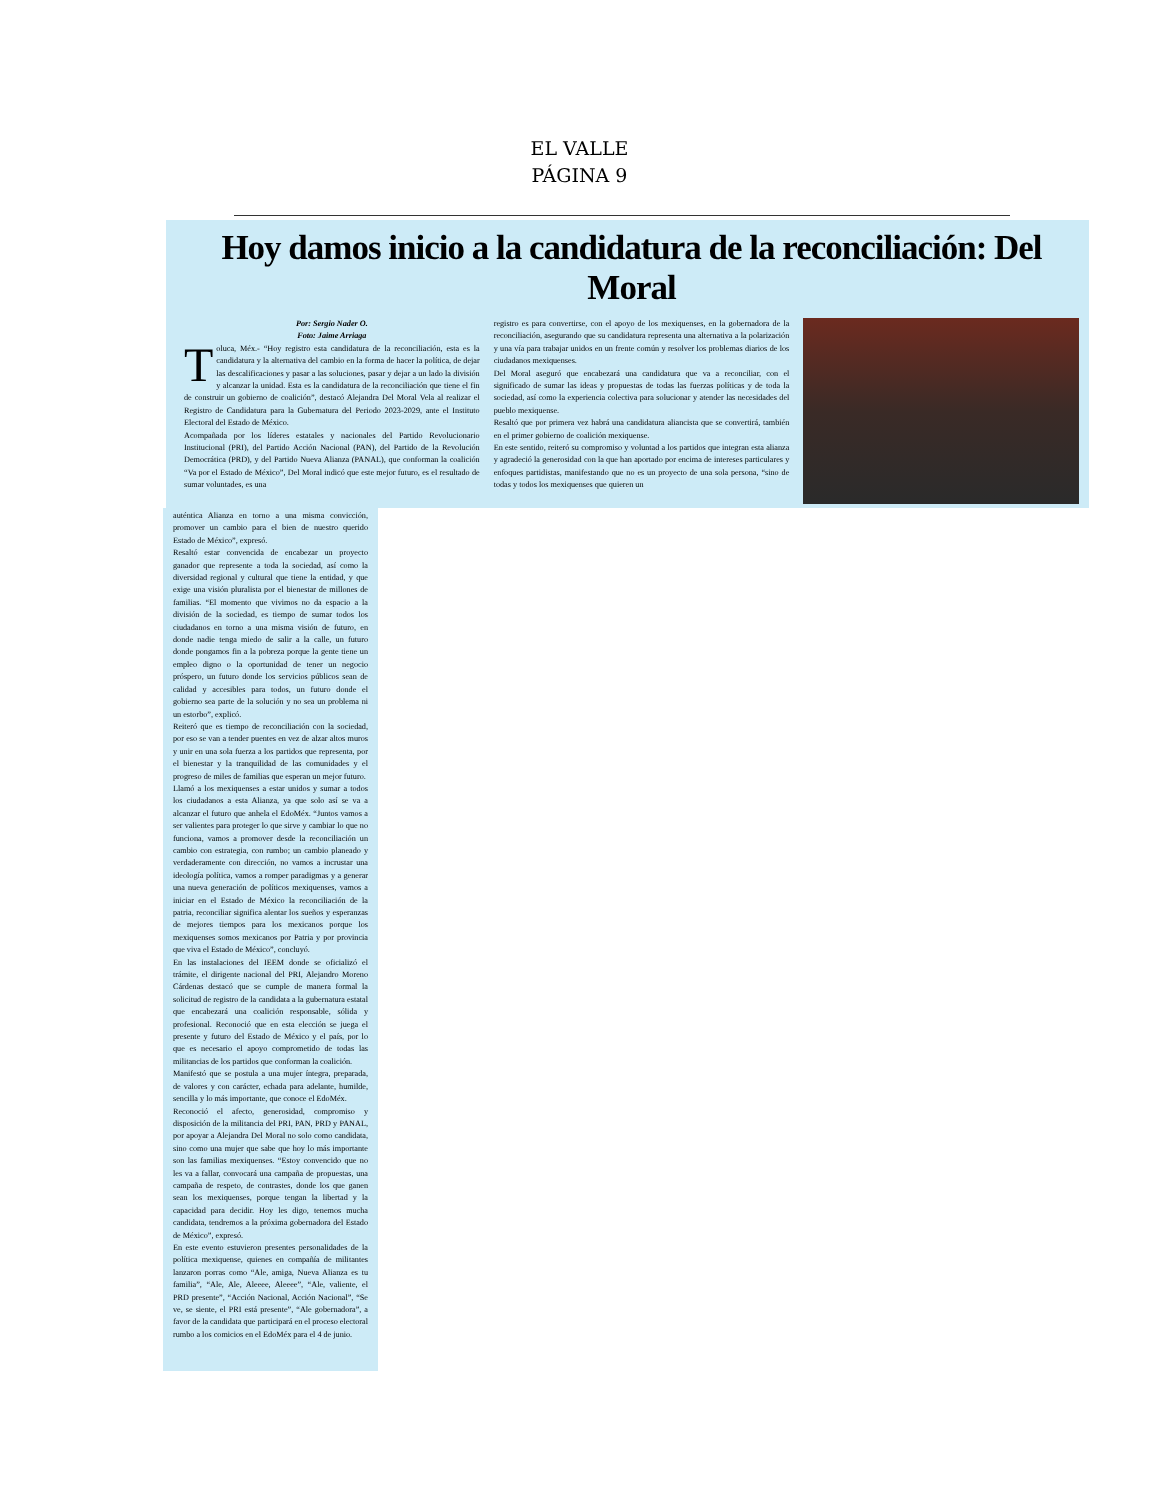EL VALLE
PÁGINA 9
Hoy damos inicio a la candidatura de la reconciliación: Del Moral
Por: Sergio Nader O.
Foto: Jaime Arriaga
Toluca, Méx.- “Hoy registro esta candidatura de la reconciliación, esta es la candidatura y la alternativa del cambio en la forma de hacer la política, de dejar las descalificaciones y pasar a las soluciones, pasar y dejar a un lado la división y alcanzar la unidad. Esta es la candidatura de la reconciliación que tiene el fin de construir un gobierno de coalición”, destacó Alejandra Del Moral Vela al realizar el Registro de Candidatura para la Gubernatura del Periodo 2023-2029, ante el Instituto Electoral del Estado de México.
Acompañada por los líderes estatales y nacionales del Partido Revolucionario Institucional (PRI), del Partido Acción Nacional (PAN), del Partido de la Revolución Democrática (PRD), y del Partido Nueva Alianza (PANAL), que conforman la coalición “Va por el Estado de México”, Del Moral indicó que este mejor futuro, es el resultado de sumar voluntades, es una
registro es para convertirse, con el apoyo de los mexiquenses, en la gobernadora de la reconciliación, asegurando que su candidatura representa una alternativa a la polarización y una vía para trabajar unidos en un frente común y resolver los problemas diarios de los ciudadanos mexiquenses.
Del Moral aseguró que encabezará una candidatura que va a reconciliar, con el significado de sumar las ideas y propuestas de todas las fuerzas políticas y de toda la sociedad, así como la experiencia colectiva para solucionar y atender las necesidades del pueblo mexiquense.
Resaltó que por primera vez habrá una candidatura aliancista que se convertirá, también en el primer gobierno de coalición mexiquense.
En este sentido, reiteró su compromiso y voluntad a los partidos que integran esta alianza y agradeció la generosidad con la que han aportado por encima de intereses particulares y enfoques partidistas, manifestando que no es un proyecto de una sola persona, “sino de todas y todos los mexiquenses que quieren un
auténtica Alianza en torno a una misma convicción, promover un cambio para el bien de nuestro querido Estado de México”, expresó.
Resaltó estar convencida de encabezar un proyecto ganador que represente a toda la sociedad, así como la diversidad regional y cultural que tiene la entidad, y que exige una visión pluralista por el bienestar de millones de familias. “El momento que vivimos no da espacio a la división de la sociedad, es tiempo de sumar todos los ciudadanos en torno a una misma visión de futuro, en donde nadie tenga miedo de salir a la calle, un futuro donde pongamos fin a la pobreza porque la gente tiene un empleo digno o la oportunidad de tener un negocio próspero, un futuro donde los servicios públicos sean de calidad y accesibles para todos, un futuro donde el gobierno sea parte de la solución y no sea un problema ni un estorbo”, explicó.
Reiteró que es tiempo de reconciliación con la sociedad, por eso se van a tender puentes en vez de alzar altos muros y unir en una sola fuerza a los partidos que representa, por el bienestar y la tranquilidad de las comunidades y el progreso de miles de familias que esperan un mejor futuro.
Llamó a los mexiquenses a estar unidos y sumar a todos los ciudadanos a esta Alianza, ya que solo así se va a alcanzar el futuro que anhela el EdoMéx. “Juntos vamos a ser valientes para proteger lo que sirve y cambiar lo que no funciona, vamos a promover desde la reconciliación un cambio con estrategia, con rumbo; un cambio planeado y verdaderamente con dirección, no vamos a incrustar una ideología política, vamos a romper paradigmas y a generar una nueva generación de políticos mexiquenses, vamos a iniciar en el Estado de México la reconciliación de la patria, reconciliar significa alentar los sueños y esperanzas de mejores tiempos para los mexicanos porque los mexiquenses somos mexicanos por Patria y por provincia que viva el Estado de México”, concluyó.
En las instalaciones del IEEM donde se oficializó el trámite, el dirigente nacional del PRI, Alejandro Moreno Cárdenas destacó que se cumple de manera formal la solicitud de registro de la candidata a la gubernatura estatal que encabezará una coalición responsable, sólida y profesional. Reconoció que en esta elección se juega el presente y futuro del Estado de México y el país, por lo que es necesario el apoyo comprometido de todas las militancias de los partidos que conforman la coalición.
Manifestó que se postula a una mujer íntegra, preparada, de valores y con carácter, echada para adelante, humilde, sencilla y lo más importante, que conoce el EdoMéx.
Reconoció el afecto, generosidad, compromiso y disposición de la militancia del PRI, PAN, PRD y PANAL, por apoyar a Alejandra Del Moral no solo como candidata, sino como una mujer que sabe que hoy lo más importante son las familias mexiquenses. “Estoy convencido que no les va a fallar, convocará una campaña de propuestas, una campaña de respeto, de contrastes, donde los que ganen sean los mexiquenses, porque tengan la libertad y la capacidad para decidir. Hoy les digo, tenemos mucha candidata, tendremos a la próxima gobernadora del Estado de México”, expresó.
En este evento estuvieron presentes personalidades de la política mexiquense, quienes en compañía de militantes lanzaron porras como “Ale, amiga, Nueva Alianza es tu familia”, “Ale, Ale, Aleeee, Aleeee”, “Ale, valiente, el PRD presente”, “Acción Nacional, Acción Nacional”, “Se ve, se siente, el PRI está presente”, “Ale gobernadora”, a favor de la candidata que participará en el proceso electoral rumbo a los comicios en el EdoMéx para el 4 de junio.